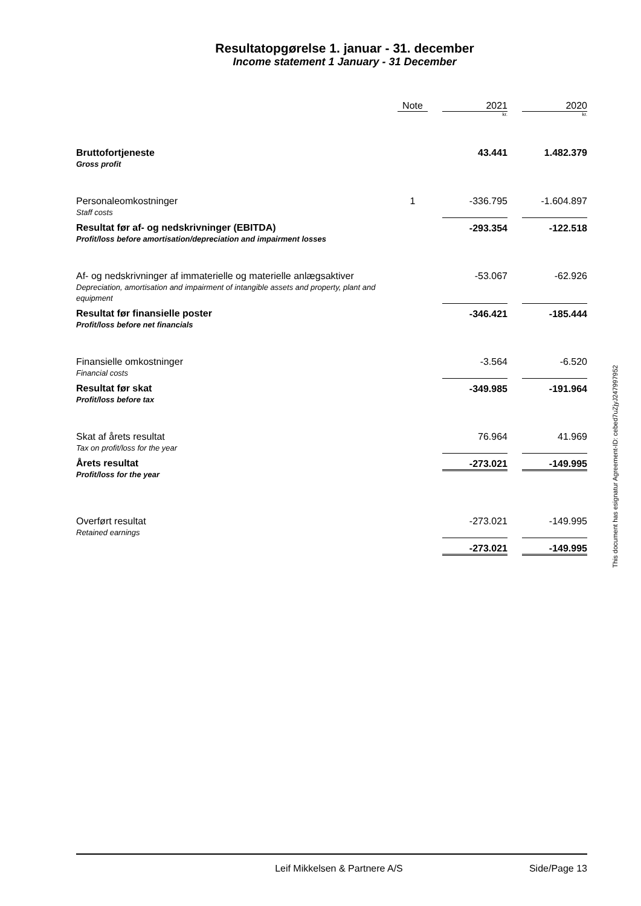Resultatopgørelse 1. januar - 31. december
Income statement 1 January - 31 December
| | Note | | 2021 | | 2020 |
| --- | --- | --- | --- | --- | --- |
| | | | kr. | | kr. |
| Bruttofortjeneste Gross profit | | | 43.441 | | 1.482.379 |
| Personaleomkostninger Staff costs | 1 | | -336.795 | | -1.604.897 |
| Resultat før af- og nedskrivninger (EBITDA) Profit/loss before amortisation/depreciation and impairment losses | | | -293.354 | | -122.518 |
| Af- og nedskrivninger af immaterielle og materielle anlægsaktiver Depreciation, amortisation and impairment of intangible assets and property, plant and equipment | | | -53.067 | | -62.926 |
| Resultat før finansielle poster Profit/loss before net financials | | | -346.421 | | -185.444 |
| Finansielle omkostninger Financial costs | | | -3.564 | | -6.520 |
| Resultat før skat Profit/loss before tax | | | -349.985 | | -191.964 |
| Skat af årets resultat Tax on profit/loss for the year | | | 76.964 | | 41.969 |
| Årets resultat Profit/loss for the year | | | -273.021 | | -149.995 |
| Overført resultat Retained earnings | | | -273.021 | | -149.995 |
| | | | -273.021 | | -149.995 |
This document has esignatur Agreement-ID: cebed7uZjyJ247997952
Leif Mikkelsen & Partnere A/S Side/Page 13